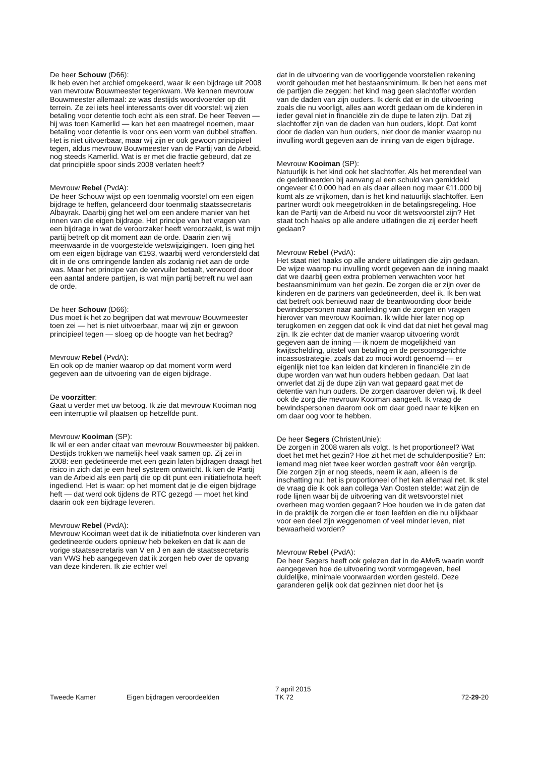De heer Schouw (D66):
Ik heb even het archief omgekeerd, waar ik een bijdrage uit 2008 van mevrouw Bouwmeester tegenkwam. We kennen mevrouw Bouwmeester allemaal: ze was destijds woord­voerder op dit terrein. Ze zei iets heel interessants over dit voorstel: wij zien betaling voor detentie toch echt als een straf. De heer Teeven — hij was toen Kamerlid — kan het een maatregel noemen, maar betaling voor detentie is voor ons een vorm van dubbel straffen. Het is niet uitvoerbaar, maar wij zijn er ook gewoon principieel tegen, aldus mevrouw Bouwmeester van de Partij van de Arbeid, nog steeds Kamerlid. Wat is er met die fractie gebeurd, dat ze dat principiële spoor sinds 2008 verlaten heeft?
Mevrouw Rebel (PvdA):
De heer Schouw wijst op een toenmalig voorstel om een eigen bijdrage te heffen, gelanceerd door toenmalig staatssecretaris Albayrak. Daarbij ging het wel om een andere manier van het innen van die eigen bijdrage. Het principe van het vragen van een bijdrage in wat de veroor­zaker heeft veroorzaakt, is wat mijn partij betreft op dit moment aan de orde. Daarin zien wij meerwaarde in de voorgestelde wetswijzigingen. Toen ging het om een eigen bijdrage van €193, waarbij werd verondersteld dat dit in de ons omringende landen als zodanig niet aan de orde was. Maar het principe van de vervuiler betaalt, verwoord door een aantal andere partijen, is wat mijn partij betreft nu wel aan de orde.
De heer Schouw (D66):
Dus moet ik het zo begrijpen dat wat mevrouw Bouwmees­ter toen zei — het is niet uitvoerbaar, maar wij zijn er gewoon principieel tegen — sloeg op de hoogte van het bedrag?
Mevrouw Rebel (PvdA):
En ook op de manier waarop op dat moment vorm werd gegeven aan de uitvoering van de eigen bijdrage.
De voorzitter:
Gaat u verder met uw betoog. Ik zie dat mevrouw Kooiman nog een interruptie wil plaatsen op hetzelfde punt.
Mevrouw Kooiman (SP):
Ik wil er een ander citaat van mevrouw Bouwmeester bij pakken. Destijds trokken we namelijk heel vaak samen op. Zij zei in 2008: een gedetineerde met een gezin laten bijdra­gen draagt het risico in zich dat je een heel systeem ont­wricht. Ik ken de Partij van de Arbeid als een partij die op dit punt een initiatiefnota heeft ingediend. Het is waar: op het moment dat je die eigen bijdrage heft — dat werd ook tijdens de RTC gezegd — moet het kind daarin ook een bij­drage leveren.
Mevrouw Rebel (PvdA):
Mevrouw Kooiman weet dat ik de initiatiefnota over kinde­ren van gedetineerde ouders opnieuw heb bekeken en dat ik aan de vorige staatssecretaris van V en J en aan de staatssecretaris van VWS heb aangegeven dat ik zorgen heb over de opvang van deze kinderen. Ik zie echter wel
dat in de uitvoering van de voorliggende voorstellen reke­ning wordt gehouden met het bestaansminimum. Ik ben het eens met de partijen die zeggen: het kind mag geen slachtoffer worden van de daden van zijn ouders. Ik denk dat er in de uitvoering zoals die nu voorligt, alles aan wordt gedaan om de kinderen in ieder geval niet in financiële zin de dupe te laten zijn. Dat zij slachtoffer zijn van de daden van hun ouders, klopt. Dat komt door de daden van hun ouders, niet door de manier waarop nu invulling wordt gegeven aan de inning van de eigen bijdrage.
Mevrouw Kooiman (SP):
Natuurlijk is het kind ook het slachtoffer. Als het merendeel van de gedetineerden bij aanvang al een schuld van gemiddeld ongeveer €10.000 had en als daar alleen nog maar €11.000 bij komt als ze vrijkomen, dan is het kind natuurlijk slachtoffer. Een partner wordt ook meegetrokken in de betalingsregeling. Hoe kan de Partij van de Arbeid nu voor dit wetsvoorstel zijn? Het staat toch haaks op alle andere uitlatingen die zij eerder heeft gedaan?
Mevrouw Rebel (PvdA):
Het staat niet haaks op alle andere uitlatingen die zijn gedaan. De wijze waarop nu invulling wordt gegeven aan de inning maakt dat we daarbij geen extra problemen ver­wachten voor het bestaansminimum van het gezin. De zorgen die er zijn over de kinderen en de partners van gedetineerden, deel ik. Ik ben wat dat betreft ook benieuwd naar de beantwoording door beide bewindspersonen naar aanleiding van de zorgen en vragen hierover van mevrouw Kooiman. Ik wilde hier later nog op terugkomen en zeggen dat ook ik vind dat dat niet het geval mag zijn. Ik zie echter dat de manier waarop uitvoering wordt gegeven aan de inning — ik noem de mogelijkheid van kwijtschelding, uitstel van betaling en de persoonsgerichte incassostrategie, zoals dat zo mooi wordt genoemd — er eigenlijk niet toe kan lei­den dat kinderen in financiële zin de dupe worden van wat hun ouders hebben gedaan. Dat laat onverlet dat zij de dupe zijn van wat gepaard gaat met de detentie van hun ouders. De zorgen daarover delen wij. Ik deel ook de zorg die mevrouw Kooiman aangeeft. Ik vraag de bewindspersonen daarom ook om daar goed naar te kijken en om daar oog voor te hebben.
De heer Segers (ChristenUnie):
De zorgen in 2008 waren als volgt. Is het proportioneel? Wat doet het met het gezin? Hoe zit het met de schuldenpo­sitie? En: iemand mag niet twee keer worden gestraft voor één vergrijp. Die zorgen zijn er nog steeds, neem ik aan, alleen is de inschatting nu: het is proportioneel of het kan allemaal net. Ik stel de vraag die ik ook aan collega Van Oosten stelde: wat zijn de rode lijnen waar bij de uitvoering van dit wetsvoorstel niet overheen mag worden gegaan? Hoe houden we in de gaten dat in de praktijk de zorgen die er toen leefden en die nu blijkbaar voor een deel zijn weg­genomen of veel minder leven, niet bewaarheid worden?
Mevrouw Rebel (PvdA):
De heer Segers heeft ook gelezen dat in de AMvB waarin wordt aangegeven hoe de uitvoering wordt vormgegeven, heel duidelijke, minimale voorwaarden worden gesteld. Deze garanderen gelijk ook dat gezinnen niet door het ijs
Tweede Kamer Eigen bijdragen veroordeelden
7 april 2015
TK 72
72-29-20